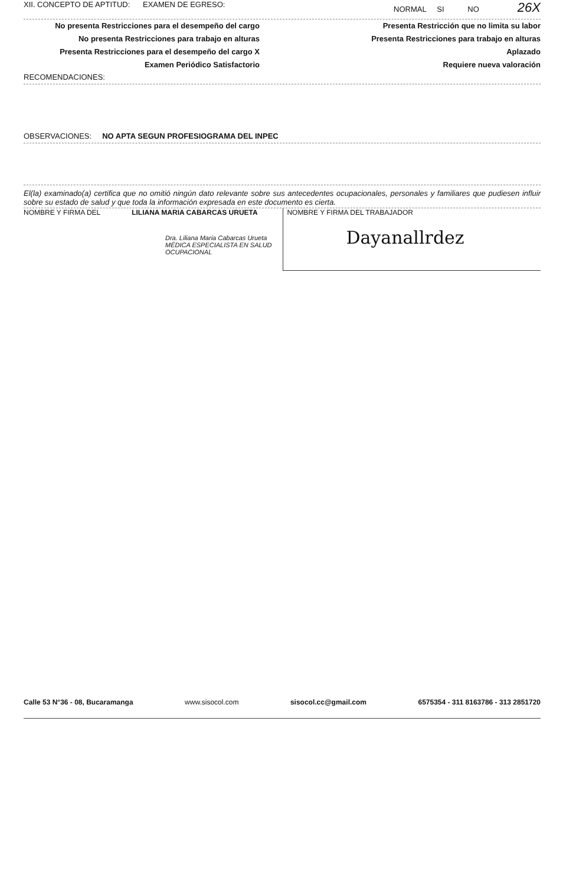XII. CONCEPTO DE APTITUD: EXAMEN DE EGRESO: NORMAL SI NO 26X
No presenta Restricciones para el desempeño del cargo
No presenta Restricciones para trabajo en alturas
Presenta Restricciones para el desempeño del cargo X
Examen Periódico Satisfactorio
Presenta Restricción que no limita su labor
Presenta Restricciones para trabajo en alturas
Aplazado
Requiere nueva valoración
RECOMENDACIONES:
OBSERVACIONES: NO APTA SEGUN PROFESIOGRAMA DEL INPEC
El(la) examinado(a) certifica que no omitió ningún dato relevante sobre sus antecedentes ocupacionales, personales y familiares que pudiesen influir sobre su estado de salud y que toda la información expresada en este documento es cierta.
NOMBRE Y FIRMA DEL LILIANA MARIA CABARCAS URUETA
Dra. Liliana Maria Cabarcas Urueta
MÉDICA ESPECIALISTA EN SALUD OCUPACIONAL
NOMBRE Y FIRMA DEL TRABAJADOR
Dayanallrdez
Calle 53 N°36 - 08, Bucaramanga www.sisocol.com sisocol.cc@gmail.com 6575354 - 311 8163786 - 313 2851720